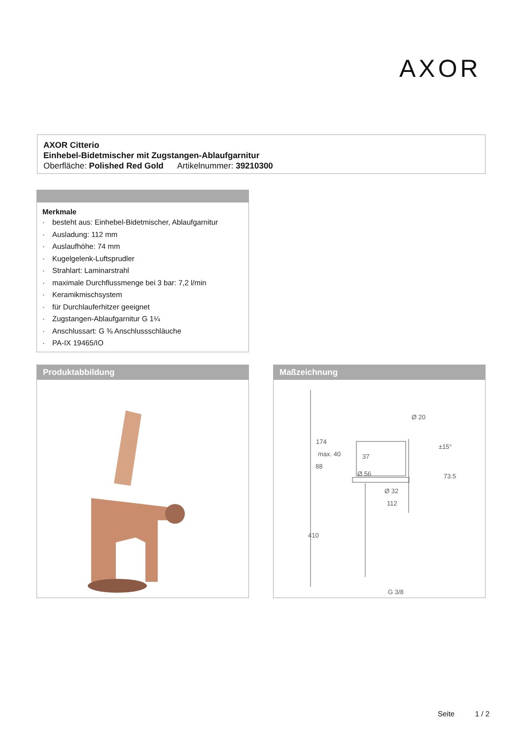AXOR
AXOR Citterio
Einhebel-Bidetmischer mit Zugstangen-Ablaufgarnitur
Oberfläche: Polished Red Gold Artikelnummer: 39210300
Merkmale
· besteht aus: Einhebel-Bidetmischer, Ablaufgarnitur
· Ausladung: 112 mm
· Auslaufhöhe: 74 mm
· Kugelgelenk-Luftsprudler
· Strahlart: Laminarstrahl
· maximale Durchflussmenge bei 3 bar: 7,2 l/min
· Keramikmischsystem
· für Durchlauferhitzer geeignet
· Zugstangen-Ablaufgarnitur G 1¼
· Anschlussart: G ⅜ Anschlussschläuche
· PA-IX 19465/IO
Produktabbildung
Maßzeichnung
37
Ø 56
Ø 32
112
G 3/8
±15°
73.5
max. 40
174
88
410
Ø 20
Seite 1 / 2